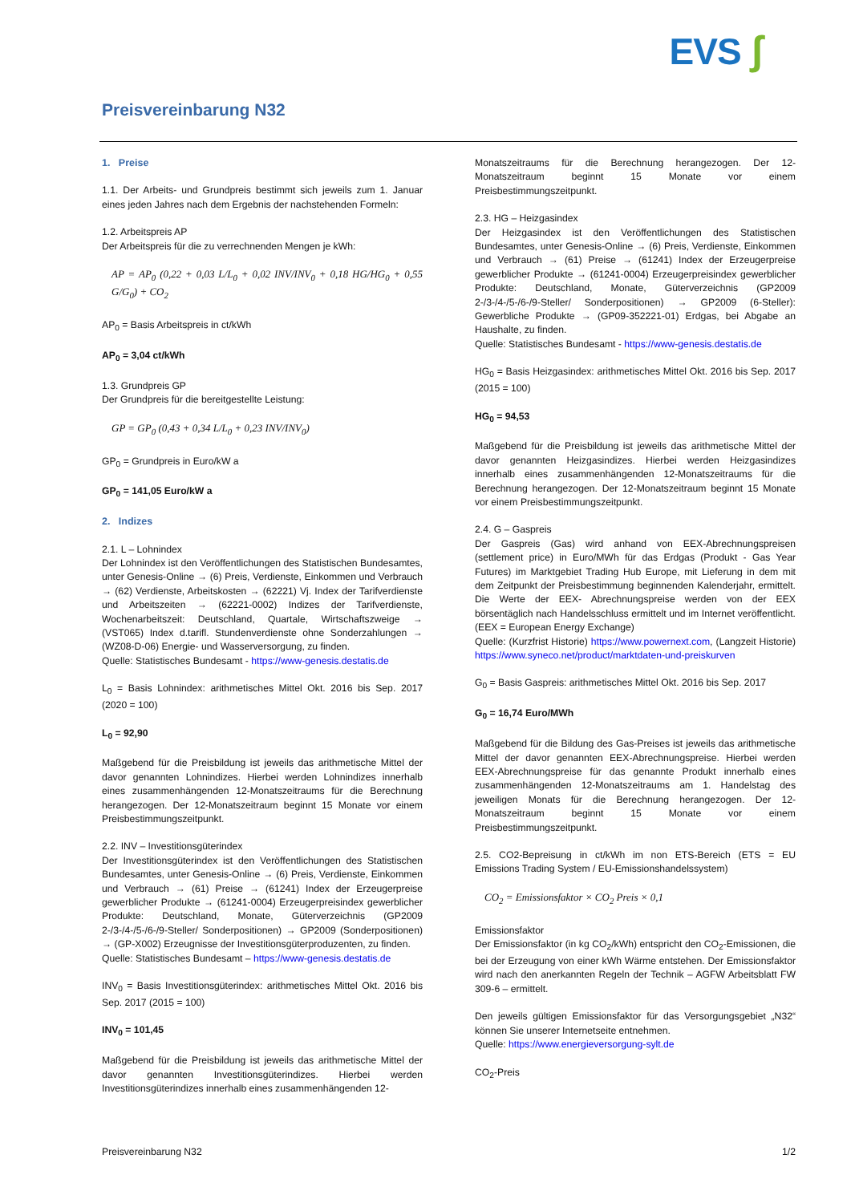EVS ʃ
Preisvereinbarung N32
1. Preise
1.1. Der Arbeits- und Grundpreis bestimmt sich jeweils zum 1. Januar eines jeden Jahres nach dem Ergebnis der nachstehenden Formeln:
1.2. Arbeitspreis AP
Der Arbeitspreis für die zu verrechnenden Mengen je kWh:
AP = AP<sub>0</sub> (0,22 + 0,03 L/L<sub>0</sub> + 0,02 INV/INV<sub>0</sub> + 0,18 HG/HG<sub>0</sub> + 0,55 G/G<sub>0</sub>) + CO<sub>2</sub>
AP<sub>0</sub> = Basis Arbeitspreis in ct/kWh
AP<sub>0</sub> = 3,04 ct/kWh
1.3. Grundpreis GP
Der Grundpreis für die bereitgestellte Leistung:
GP = GP<sub>0</sub> (0,43 + 0,34 L/L<sub>0</sub> + 0,23 INV/INV<sub>0</sub>)
GP<sub>0</sub> = Grundpreis in Euro/kW a
GP<sub>0</sub> = 141,05 Euro/kW a
2. Indizes
2.1. L – Lohnindex
Der Lohnindex ist den Veröffentlichungen des Statistischen Bundesamtes, unter Genesis-Online → (6) Preis, Verdienste, Einkommen und Verbrauch → (62) Verdienste, Arbeitskosten → (62221) Vj. Index der Tarifverdienste und Arbeitszeiten → (62221-0002) Indizes der Tarifverdienste, Wochenarbeitszeit: Deutschland, Quartale, Wirtschaftszweige → (VST065) Index d.tarifl. Stundenverdienste ohne Sonderzahlungen → (WZ08-D-06) Energie- und Wasserversorgung, zu finden.
Quelle: Statistisches Bundesamt - https://www-genesis.destatis.de
L<sub>0</sub> = Basis Lohnindex: arithmetisches Mittel Okt. 2016 bis Sep. 2017 (2020 = 100)
L<sub>0</sub> = 92,90
Maßgebend für die Preisbildung ist jeweils das arithmetische Mittel der davor genannten Lohnindizes. Hierbei werden Lohnindizes innerhalb eines zusammenhängenden 12-Monatszeitraums für die Berechnung herangezogen. Der 12-Monatszeitraum beginnt 15 Monate vor einem Preisbestimmungszeitpunkt.
2.2. INV – Investitionsgüterindex
Der Investitionsgüterindex ist den Veröffentlichungen des Statistischen Bundesamtes, unter Genesis-Online → (6) Preis, Verdienste, Einkommen und Verbrauch → (61) Preise → (61241) Index der Erzeugerpreise gewerblicher Produkte → (61241-0004) Erzeugerpreisindex gewerblicher Produkte: Deutschland, Monate, Güterverzeichnis (GP2009 2-/3-/4-/5-/6-/9-Steller/ Sonderpositionen) → GP2009 (Sonderpositionen) → (GP-X002) Erzeugnisse der Investitionsgüterproduzenten, zu finden.
Quelle: Statistisches Bundesamt – https://www-genesis.destatis.de
INV<sub>0</sub> = Basis Investitionsgüterindex: arithmetisches Mittel Okt. 2016 bis Sep. 2017 (2015 = 100)
INV<sub>0</sub> = 101,45
Maßgebend für die Preisbildung ist jeweils das arithmetische Mittel der davor genannten Investitionsgüterindizes. Hierbei werden Investitionsgüterindizes innerhalb eines zusammenhängenden 12-
Monatszeitraums für die Berechnung herangezogen. Der 12-Monatszeitraum beginnt 15 Monate vor einem Preisbestimmungszeitpunkt.
2.3. HG – Heizgasindex
Der Heizgasindex ist den Veröffentlichungen des Statistischen Bundesamtes, unter Genesis-Online → (6) Preis, Verdienste, Einkommen und Verbrauch → (61) Preise → (61241) Index der Erzeugerpreise gewerblicher Produkte → (61241-0004) Erzeugerpreisindex gewerblicher Produkte: Deutschland, Monate, Güterverzeichnis (GP2009 2-/3-/4-/5-/6-/9-Steller/ Sonderpositionen) → GP2009 (6-Steller): Gewerbliche Produkte → (GP09-352221-01) Erdgas, bei Abgabe an Haushalte, zu finden.
Quelle: Statistisches Bundesamt - https://www-genesis.destatis.de
HG<sub>0</sub> = Basis Heizgasindex: arithmetisches Mittel Okt. 2016 bis Sep. 2017 (2015 = 100)
HG<sub>0</sub> = 94,53
Maßgebend für die Preisbildung ist jeweils das arithmetische Mittel der davor genannten Heizgasindizes. Hierbei werden Heizgasindizes innerhalb eines zusammenhängenden 12-Monatszeitraums für die Berechnung herangezogen. Der 12-Monatszeitraum beginnt 15 Monate vor einem Preisbestimmungszeitpunkt.
2.4. G – Gaspreis
Der Gaspreis (Gas) wird anhand von EEX-Abrechnungspreisen (settlement price) in Euro/MWh für das Erdgas (Produkt - Gas Year Futures) im Marktgebiet Trading Hub Europe, mit Lieferung in dem mit dem Zeitpunkt der Preisbestimmung beginnenden Kalenderjahr, ermittelt. Die Werte der EEX- Abrechnungspreise werden von der EEX börsentäglich nach Handelsschluss ermittelt und im Internet veröffentlicht. (EEX = European Energy Exchange)
Quelle: (Kurzfrist Historie) https://www.powernext.com, (Langzeit Historie) https://www.syneco.net/product/marktdaten-und-preiskurven
G<sub>0</sub> = Basis Gaspreis: arithmetisches Mittel Okt. 2016 bis Sep. 2017
G<sub>0</sub> = 16,74 Euro/MWh
Maßgebend für die Bildung des Gas-Preises ist jeweils das arithmetische Mittel der davor genannten EEX-Abrechnungspreise. Hierbei werden EEX-Abrechnungspreise für das genannte Produkt innerhalb eines zusammenhängenden 12-Monatszeitraums am 1. Handelstag des jeweiligen Monats für die Berechnung herangezogen. Der 12-Monatszeitraum beginnt 15 Monate vor einem Preisbestimmungszeitpunkt.
2.5. CO2-Bepreisung in ct/kWh im non ETS-Bereich (ETS = EU Emissions Trading System / EU-Emissionshandelssystem)
CO<sub>2</sub> = Emissionsfaktor × CO<sub>2</sub> Preis × 0,1
Emissionsfaktor
Der Emissionsfaktor (in kg CO<sub>2</sub>/kWh) entspricht den CO<sub>2</sub>-Emissionen, die bei der Erzeugung von einer kWh Wärme entstehen. Der Emissionsfaktor wird nach den anerkannten Regeln der Technik – AGFW Arbeitsblatt FW 309-6 – ermittelt.
Den jeweils gültigen Emissionsfaktor für das Versorgungsgebiet „N32“ können Sie unserer Internetseite entnehmen.
Quelle: https://www.energieversorgung-sylt.de
CO<sub>2</sub>-Preis
Preisvereinbarung N32 1/2